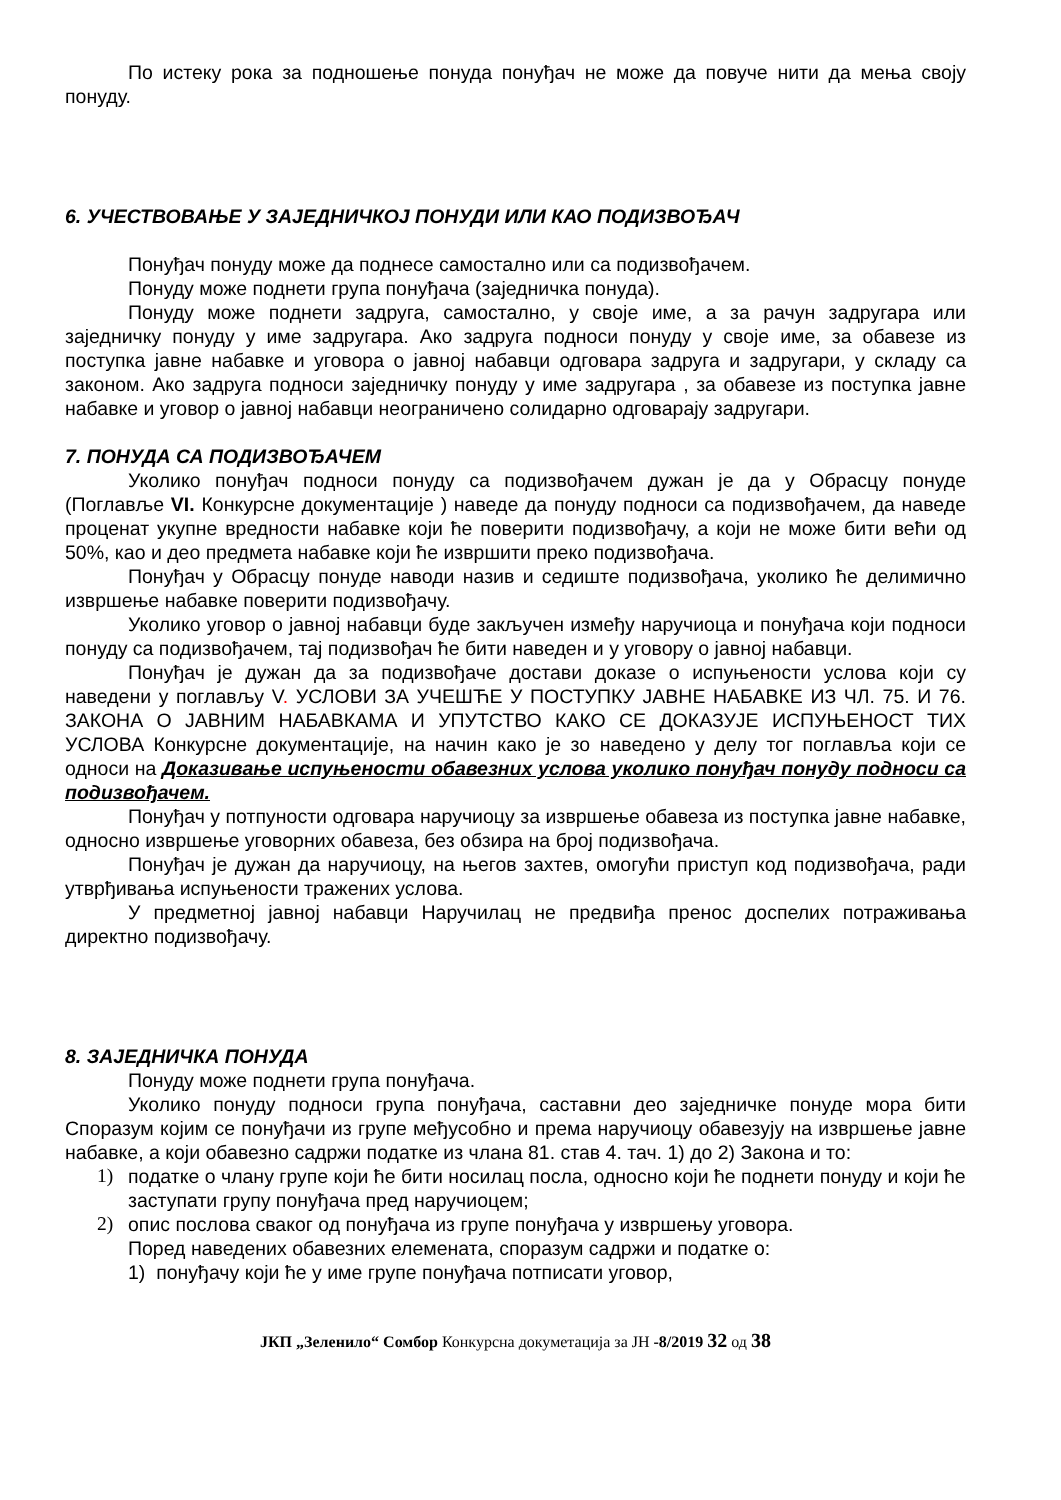По истеку рока за подношење понуда понуђач не може да повуче нити да мења своју понуду.
6. УЧЕСТВОВАЊЕ У ЗАЈЕДНИЧКОЈ ПОНУДИ ИЛИ КАО ПОДИЗВОЂАЧ
Понуђач понуду може да поднесе самостално или са подизвођачем.
Понуду може поднети група понуђача (заједничка понуда).
Понуду може поднети задруга, самостално, у своје име, а за рачун задругара или заједничку понуду у име задругара. Ако задруга подноси понуду у своје име, за обавезе из поступка јавне набавке и уговора о јавној набавци одговара задруга и задругари, у складу са законом. Ако задруга подноси заједничку понуду у име задругара , за обавезе из поступка јавне набавке и уговор о јавној набавци неограничено солидарно одговарају задругари.
7. ПОНУДА СА ПОДИЗВОЂАЧЕМ
Уколико понуђач подноси понуду са подизвођачем дужан је да у Обрасцу понуде (Поглавље VI. Конкурсне документације ) наведе да понуду подноси са подизвођачем, да наведе проценат укупне вредности набавке који ће поверити подизвођачу, а који не може бити већи од 50%, као и део предмета набавке који ће извршити преко подизвођача.
Понуђач у Обрасцу понуде наводи назив и седиште подизвођача, уколико ће делимично извршење набавке поверити подизвођачу.
Уколико уговор о јавној набавци буде закључен између наручиоца и понуђача који подноси понуду са подизвођачем, тај подизвођач ће бити наведен и у уговору о јавној набавци.
Понуђач је дужан да за подизвођаче достави доказе о испуњености услова који су наведени у поглављу V. УСЛОВИ ЗА УЧЕШЋЕ У ПОСТУПКУ ЈАВНЕ НАБАВКЕ ИЗ ЧЛ. 75. И 76. ЗАКОНА О ЈАВНИМ НАБАВКАМА И УПУТСТВО КАКО СЕ ДОКАЗУЈЕ ИСПУЊЕНОСТ ТИХ УСЛОВА Конкурсне документације, на начин како је зо наведено у делу тог поглавља који се односи на Доказивање испуњености обавезних услова уколико понуђач понуду подноси са подизвођачем.
Понуђач у потпуности одговара наручиоцу за извршење обавеза из поступка јавне набавке, односно извршење уговорних обавеза, без обзира на број подизвођача.
Понуђач је дужан да наручиоцу, на његов захтев, омогући приступ код подизвођача, ради утврђивања испуњености тражених услова.
У предметној јавној набавци Наручилац не предвиђа пренос доспелих потраживања директно подизвођачу.
8. ЗАЈЕДНИЧКА ПОНУДА
Понуду може поднети група понуђача.
Уколико понуду подноси група понуђача, саставни део заједничке понуде мора бити Споразум којим се понуђачи из групе међусобно и према наручиоцу обавезују на извршење јавне набавке, а који обавезно садржи податке из члана 81. став 4. тач. 1) до 2) Закона и то:
1) податке о члану групе који ће бити носилац посла, односно који ће поднети понуду и који ће заступати групу понуђача пред наручиоцем;
2) опис послова сваког од понуђача из групе понуђача у извршењу уговора.
Поред наведених обавезних елемената, споразум садржи и податке о:
1) понуђачу који ће у име групе понуђача потписати уговор,
ЈКП „Зеленило“ Сомбор Конкурсна докуметација за ЈН -8/2019 32 од 38